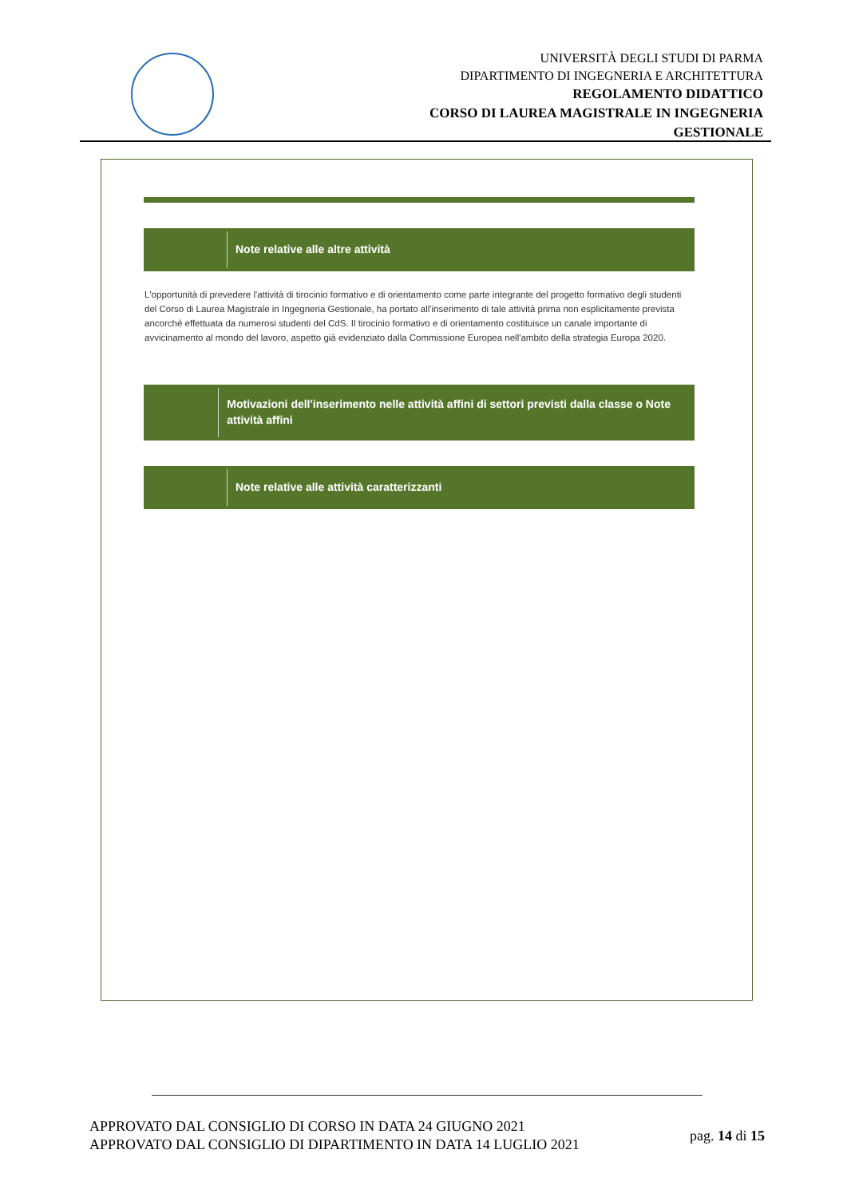UNIVERSITÀ DEGLI STUDI DI PARMA
DIPARTIMENTO DI INGEGNERIA E ARCHITETTURA
REGOLAMENTO DIDATTICO
CORSO DI LAUREA MAGISTRALE IN INGEGNERIA
GESTIONALE
Note relative alle altre attività
L'opportunità di prevedere l'attività di tirocinio formativo e di orientamento come parte integrante del progetto formativo degli studenti del Corso di Laurea Magistrale in Ingegneria Gestionale, ha portato all'inserimento di tale attività prima non esplicitamente prevista ancorché effettuata da numerosi studenti del CdS. Il tirocinio formativo e di orientamento costituisce un canale importante di avvicinamento al mondo del lavoro, aspetto già evidenziato dalla Commissione Europea nell'ambito della strategia Europa 2020.
Motivazioni dell'inserimento nelle attività affini di settori previsti dalla classe o Note attività affini
Note relative alle attività caratterizzanti
APPROVATO DAL CONSIGLIO DI CORSO IN DATA 24 GIUGNO 2021
APPROVATO DAL CONSIGLIO DI DIPARTIMENTO IN DATA 14 LUGLIO 2021
pag. 14 di 15